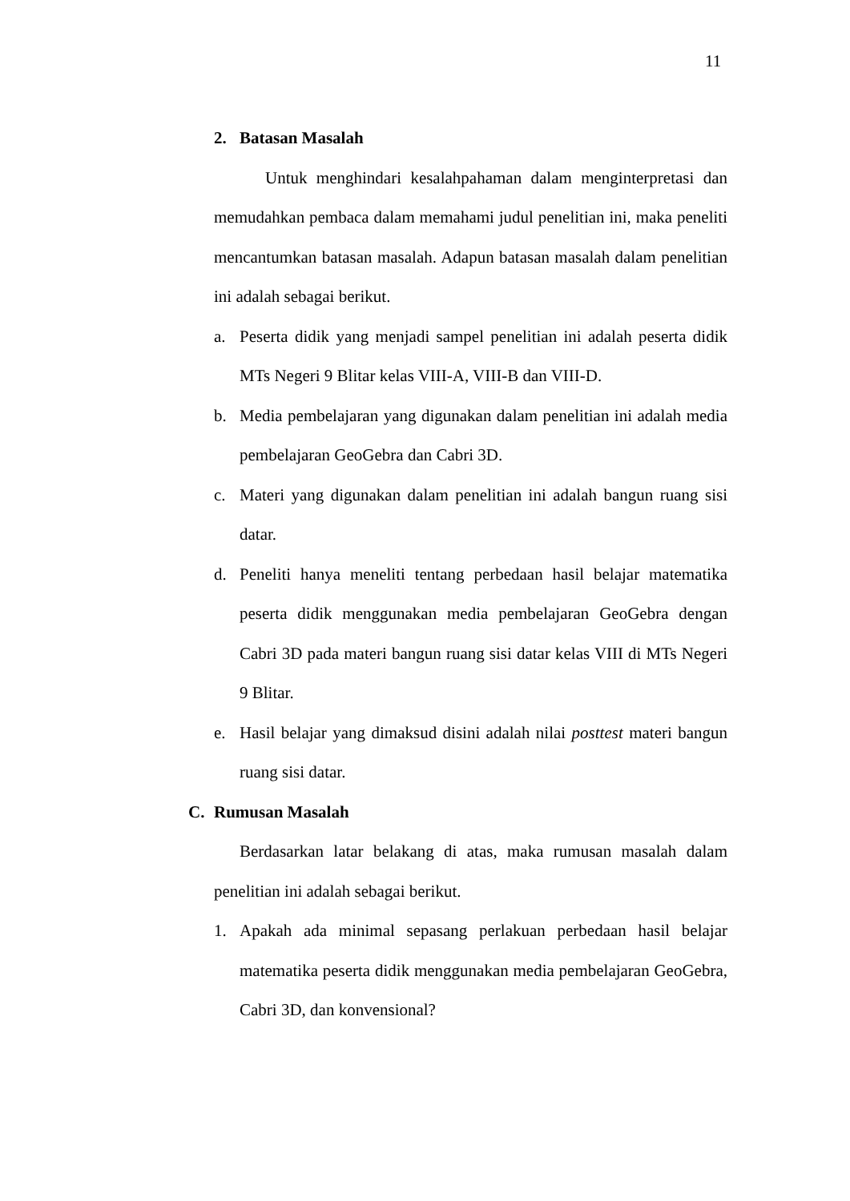11
2. Batasan Masalah
Untuk menghindari kesalahpahaman dalam menginterpretasi dan memudahkan pembaca dalam memahami judul penelitian ini, maka peneliti mencantumkan batasan masalah. Adapun batasan masalah dalam penelitian ini adalah sebagai berikut.
a. Peserta didik yang menjadi sampel penelitian ini adalah peserta didik MTs Negeri 9 Blitar kelas VIII-A, VIII-B dan VIII-D.
b. Media pembelajaran yang digunakan dalam penelitian ini adalah media pembelajaran GeoGebra dan Cabri 3D.
c. Materi yang digunakan dalam penelitian ini adalah bangun ruang sisi datar.
d. Peneliti hanya meneliti tentang perbedaan hasil belajar matematika peserta didik menggunakan media pembelajaran GeoGebra dengan Cabri 3D pada materi bangun ruang sisi datar kelas VIII di MTs Negeri 9 Blitar.
e. Hasil belajar yang dimaksud disini adalah nilai posttest materi bangun ruang sisi datar.
C. Rumusan Masalah
Berdasarkan latar belakang di atas, maka rumusan masalah dalam penelitian ini adalah sebagai berikut.
1. Apakah ada minimal sepasang perlakuan perbedaan hasil belajar matematika peserta didik menggunakan media pembelajaran GeoGebra, Cabri 3D, dan konvensional?